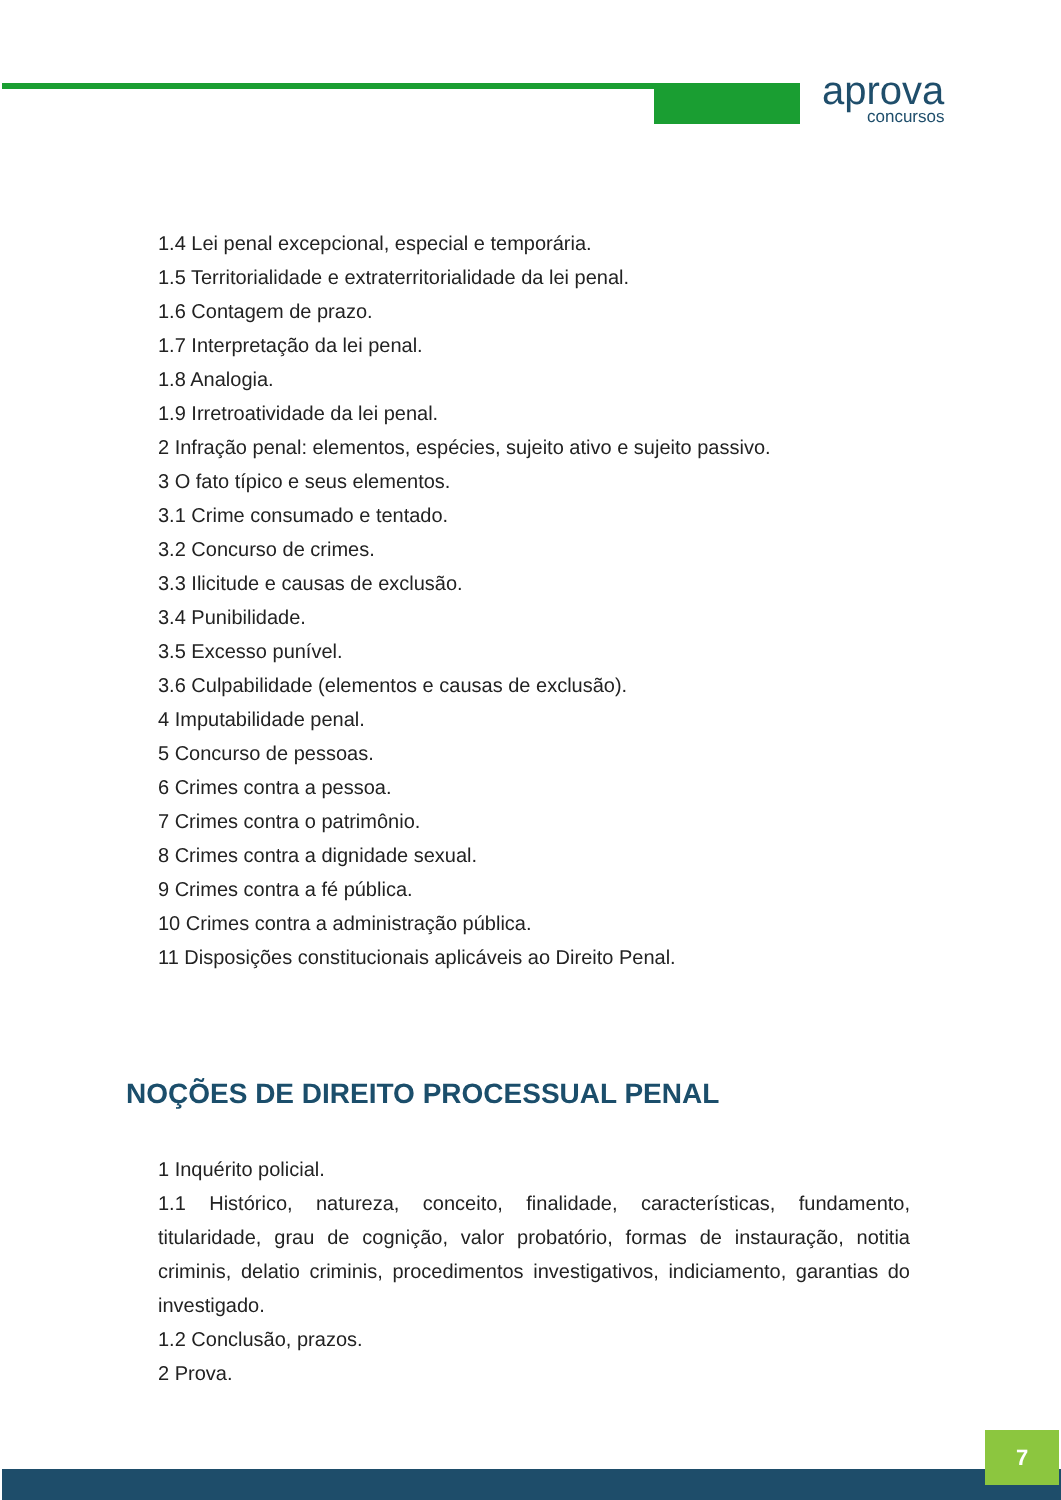aprova
concursos
1.4 Lei penal excepcional, especial e temporária.
1.5 Territorialidade e extraterritorialidade da lei penal.
1.6 Contagem de prazo.
1.7 Interpretação da lei penal.
1.8 Analogia.
1.9 Irretroatividade da lei penal.
2 Infração penal: elementos, espécies, sujeito ativo e sujeito passivo.
3 O fato típico e seus elementos.
3.1 Crime consumado e tentado.
3.2 Concurso de crimes.
3.3 Ilicitude e causas de exclusão.
3.4 Punibilidade.
3.5 Excesso punível.
3.6 Culpabilidade (elementos e causas de exclusão).
4 Imputabilidade penal.
5 Concurso de pessoas.
6 Crimes contra a pessoa.
7 Crimes contra o patrimônio.
8 Crimes contra a dignidade sexual.
9 Crimes contra a fé pública.
10 Crimes contra a administração pública.
11 Disposições constitucionais aplicáveis ao Direito Penal.
NOÇÕES DE DIREITO PROCESSUAL PENAL
1 Inquérito policial.
1.1 Histórico, natureza, conceito, finalidade, características, fundamento, titularidade, grau de cognição, valor probatório, formas de instauração, notitia criminis, delatio criminis, procedimentos investigativos, indiciamento, garantias do investigado.
1.2 Conclusão, prazos.
2 Prova.
7